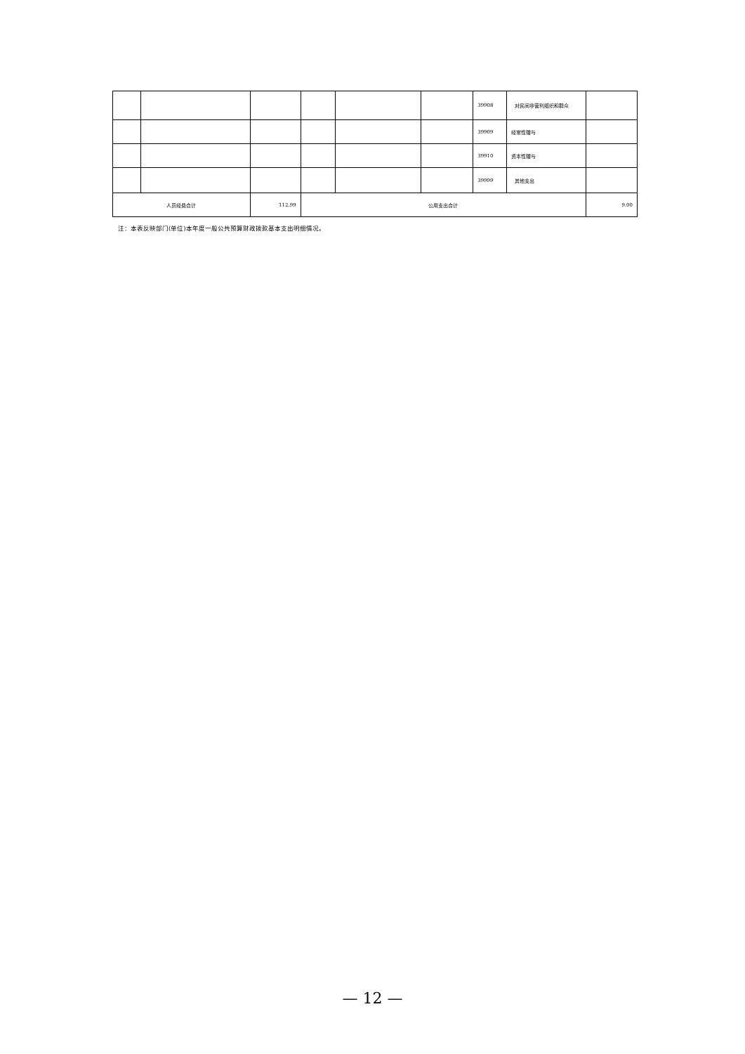| | | | | | | 39908 | 对民间非营利组织和群众 | |
| | | | | | | 39909 | 经常性赠与 | |
| | | | | | | 39910 | 资本性赠与 | |
| | | | | | | 39999 | 其他支出 | |
| 人员经费合计 | | 112.99 | 公用支出合计 | | | | | 9.00 |
注：本表反映部门(单位)本年度一般公共预算财政拨款基本支出明细情况。
— 12 —